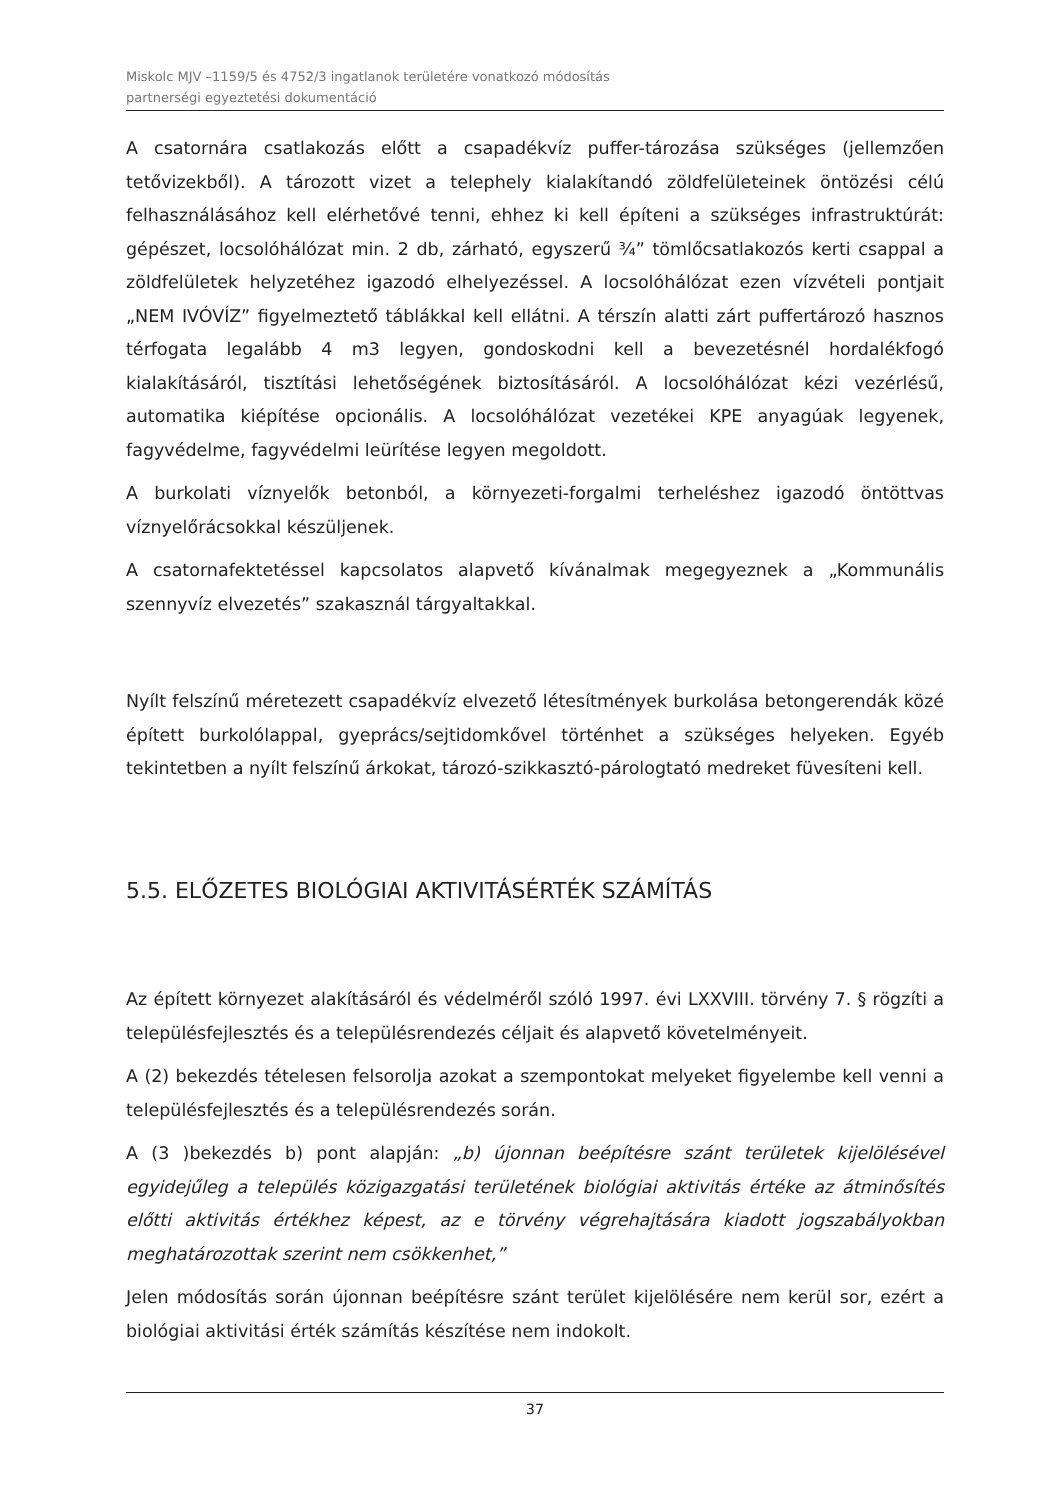Miskolc MJV –1159/5 és 4752/3 ingatlanok területére vonatkozó módosítás
partnerségi egyeztetési dokumentáció
A csatornára csatlakozás előtt a csapadékvíz puffer-tározása szükséges (jellemzően tetővizekből). A tározott vizet a telephely kialakítandó zöldfelületeinek öntözési célú felhasználásához kell elérhetővé tenni, ehhez ki kell építeni a szükséges infrastruktúrát: gépészet, locsolóhálózat min. 2 db, zárható, egyszerű ¾” tömlőcsatlakozós kerti csappal a zöldfelületek helyzetéhez igazodó elhelyezéssel. A locsolóhálózat ezen vízvételi pontjait „NEM IVÓVÍZ” figyelmeztető táblákkal kell ellátni. A térszín alatti zárt puffertározó hasznos térfogata legalább 4 m3 legyen, gondoskodni kell a bevezetésnél hordalékfogó kialakításáról, tisztítási lehetőségének biztosításáról. A locsolóhálózat kézi vezérlésű, automatika kiépítése opcionális. A locsolóhálózat vezetékei KPE anyagúak legyenek, fagyvédelme, fagyvédelmi leürítése legyen megoldott.
A burkolati víznyelők betonból, a környezeti-forgalmi terheléshez igazodó öntöttvas víznyelőrácsokkal készüljenek.
A csatornafektetéssel kapcsolatos alapvető kívánalmak megegyeznek a „Kommunális szennyvíz elvezetés” szakasznál tárgyaltakkal.
Nyílt felszínű méretezett csapadékvíz elvezető létesítmények burkolása betongerendák közé épített burkolólappal, gyeprács/sejtidomkővel történhet a szükséges helyeken. Egyéb tekintetben a nyílt felszínű árkokat, tározó-szikkasztó-párologtató medreket füvesíteni kell.
5.5. ELŐZETES BIOLÓGIAI AKTIVITÁSÉRTÉK SZÁMÍTÁS
Az épített környezet alakításáról és védelméről szóló 1997. évi LXXVIII. törvény 7. § rögzíti a településfejlesztés és a településrendezés céljait és alapvető követelményeit.
A (2) bekezdés tételesen felsorolja azokat a szempontokat melyeket figyelembe kell venni a településfejlesztés és a településrendezés során.
A (3 )bekezdés b) pont alapján: „b) újonnan beépítésre szánt területek kijelölésével egyidejűleg a település közigazgatási területének biológiai aktivitás értéke az átminősítés előtti aktivitás értékhez képest, az e törvény végrehajtására kiadott jogszabályokban meghatározottak szerint nem csökkenhet,”
Jelen módosítás során újonnan beépítésre szánt terület kijelölésére nem kerül sor, ezért a biológiai aktivitási érték számítás készítése nem indokolt.
37